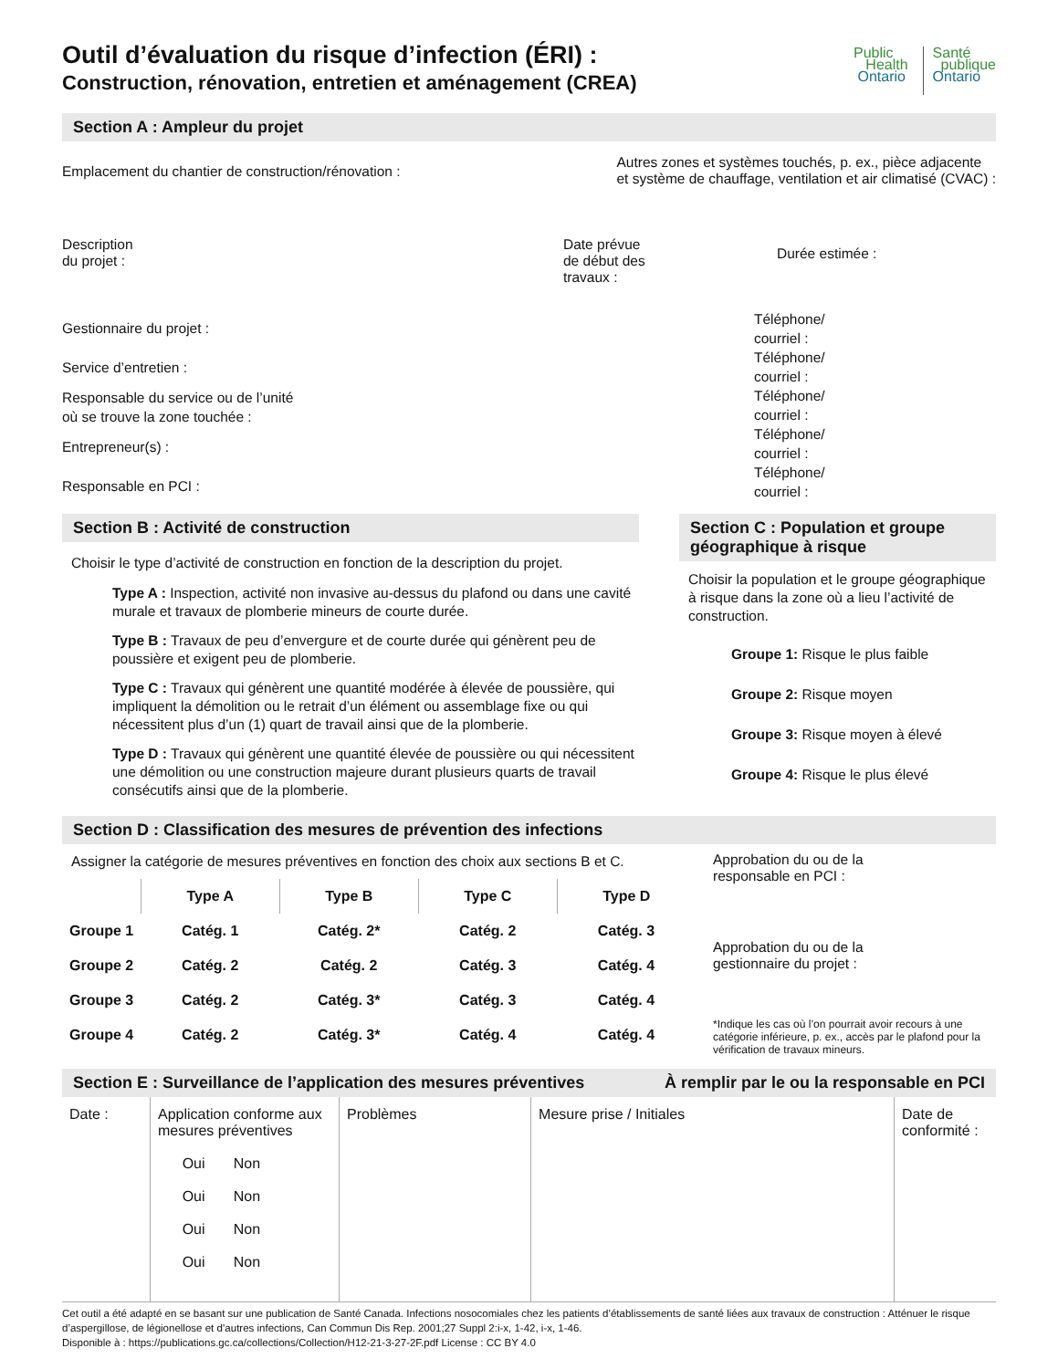Outil d’évaluation du risque d’infection (ÉRI) :
Construction, rénovation, entretien et aménagement (CREA)
Public
Health
Ontario
Santé
publique
Ontario
Section A : Ampleur du projet
Emplacement du chantier de construction/rénovation :
Autres zones et systèmes touchés, p. ex., pièce adjacente
et système de chauffage, ventilation et air climatisé (CVAC) :
Description
du projet :
Date prévue
de début des
travaux :
Durée estimée :
Gestionnaire du projet :
Service d’entretien :
Responsable du service ou de l’unité
où se trouve la zone touchée :
Entrepreneur(s) :
Responsable en PCI :
Téléphone/
courriel :
Téléphone/
courriel :
Téléphone/
courriel :
Téléphone/
courriel :
Téléphone/
courriel :
Section B : Activité de construction
Choisir le type d’activité de construction en fonction de la description du projet.
Type A : Inspection, activité non invasive au-dessus du plafond ou dans une cavité murale et travaux de plomberie mineurs de courte durée.
Type B : Travaux de peu d’envergure et de courte durée qui génèrent peu de poussière et exigent peu de plomberie.
Type C : Travaux qui génèrent une quantité modérée à élevée de poussière, qui impliquent la démolition ou le retrait d’un élément ou assemblage fixe ou qui nécessitent plus d’un (1) quart de travail ainsi que de la plomberie.
Type D : Travaux qui génèrent une quantité élevée de poussière ou qui nécessitent une démolition ou une construction majeure durant plusieurs quarts de travail consécutifs ainsi que de la plomberie.
Section C : Population et groupe géographique à risque
Choisir la population et le groupe géographique à risque dans la zone où a lieu l’activité de construction.
Groupe 1: Risque le plus faible
Groupe 2: Risque moyen
Groupe 3: Risque moyen à élevé
Groupe 4: Risque le plus élevé
Section D : Classification des mesures de prévention des infections
Assigner la catégorie de mesures préventives en fonction des choix aux sections B et C.
| | Type A | Type B | Type C | Type D |
| --- | --- | --- | --- | --- |
| Groupe 1 | Catég. 1 | Catég. 2* | Catég. 2 | Catég. 3 |
| Groupe 2 | Catég. 2 | Catég. 2 | Catég. 3 | Catég. 4 |
| Groupe 3 | Catég. 2 | Catég. 3* | Catég. 3 | Catég. 4 |
| Groupe 4 | Catég. 2 | Catég. 3* | Catég. 4 | Catég. 4 |
Approbation du ou de la
responsable en PCI :
Approbation du ou de la
gestionnaire du projet :
*Indique les cas où l’on pourrait avoir recours à une catégorie inférieure, p. ex., accès par le plafond pour la vérification de travaux mineurs.
Section E : Surveillance de l’application des mesures préventives À remplir par le ou la responsable en PCI
| Date : | Application conforme aux mesures préventives Oui Non Oui Non Oui Non Oui Non | Problèmes | Mesure prise / Initiales | Date de conformité : |
Cet outil a été adapté en se basant sur une publication de Santé Canada. Infections nosocomiales chez les patients d’établissements de santé liées aux travaux de construction : Atténuer le risque d’aspergillose, de légionellose et d’autres infections, Can Commun Dis Rep. 2001;27 Suppl 2:i-x, 1-42, i-x, 1-46.
Disponible à : https://publications.gc.ca/collections/Collection/H12-21-3-27-2F.pdf License : CC BY 4.0